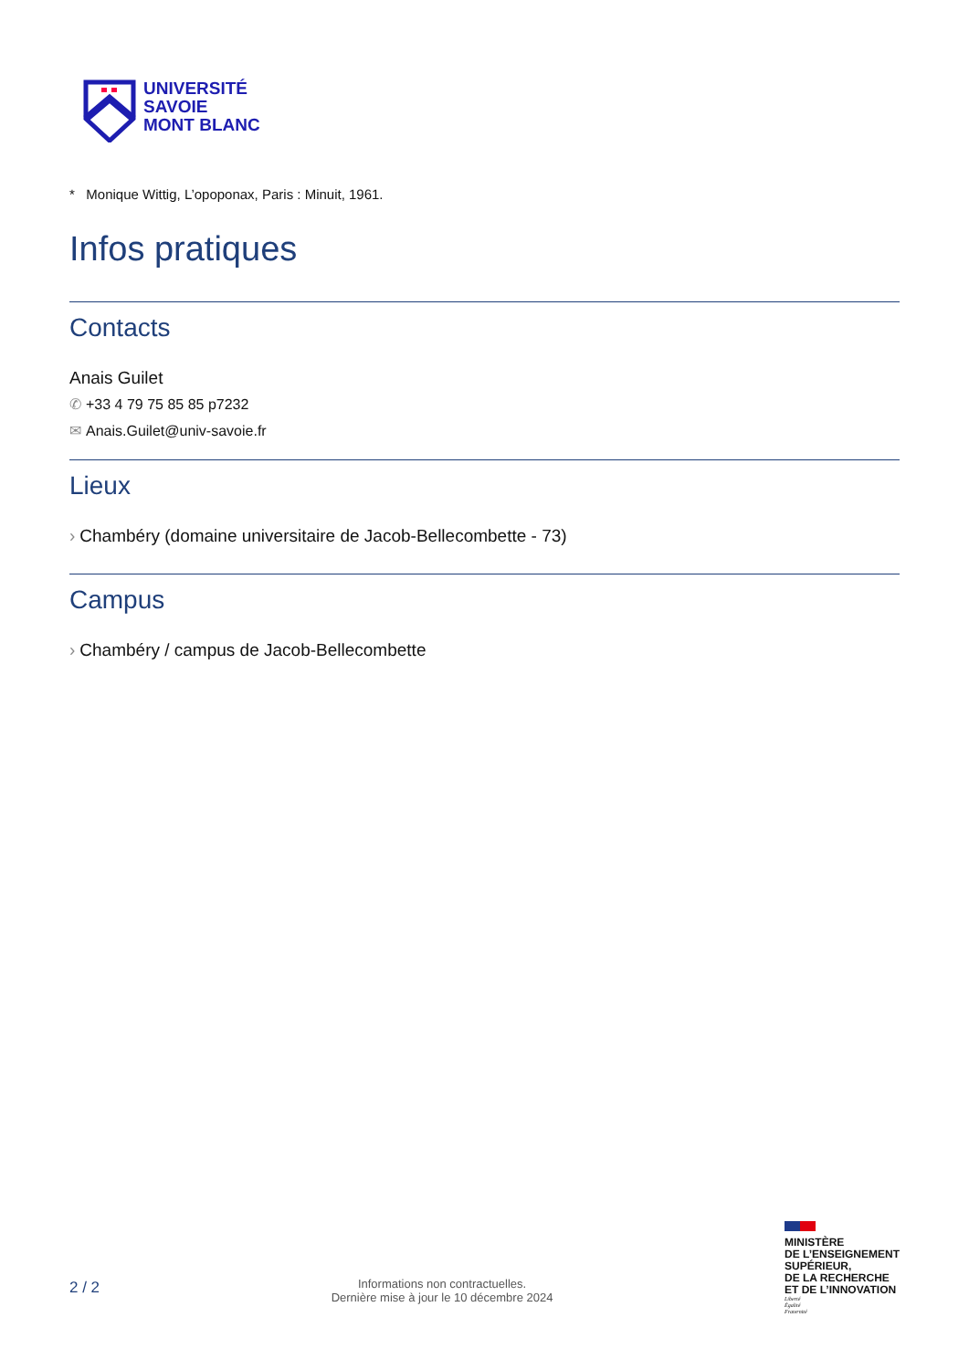UNIVERSITÉ
SAVOIE
MONT BLANC
* Monique Wittig, L’opoponax, Paris : Minuit, 1961.
Infos pratiques
Contacts
Anais Guilet
✆ +33 4 79 75 85 85 p7232
✉ Anais.Guilet@univ-savoie.fr
Lieux
› Chambéry (domaine universitaire de Jacob-Bellecombette - 73)
Campus
› Chambéry / campus de Jacob-Bellecombette
2 / 2
Informations non contractuelles.
Dernière mise à jour le 10 décembre 2024
MINISTÈRE
DE L’ENSEIGNEMENT
SUPÉRIEUR,
DE LA RECHERCHE
ET DE L’INNOVATION
Liberté
Égalité
Fraternité